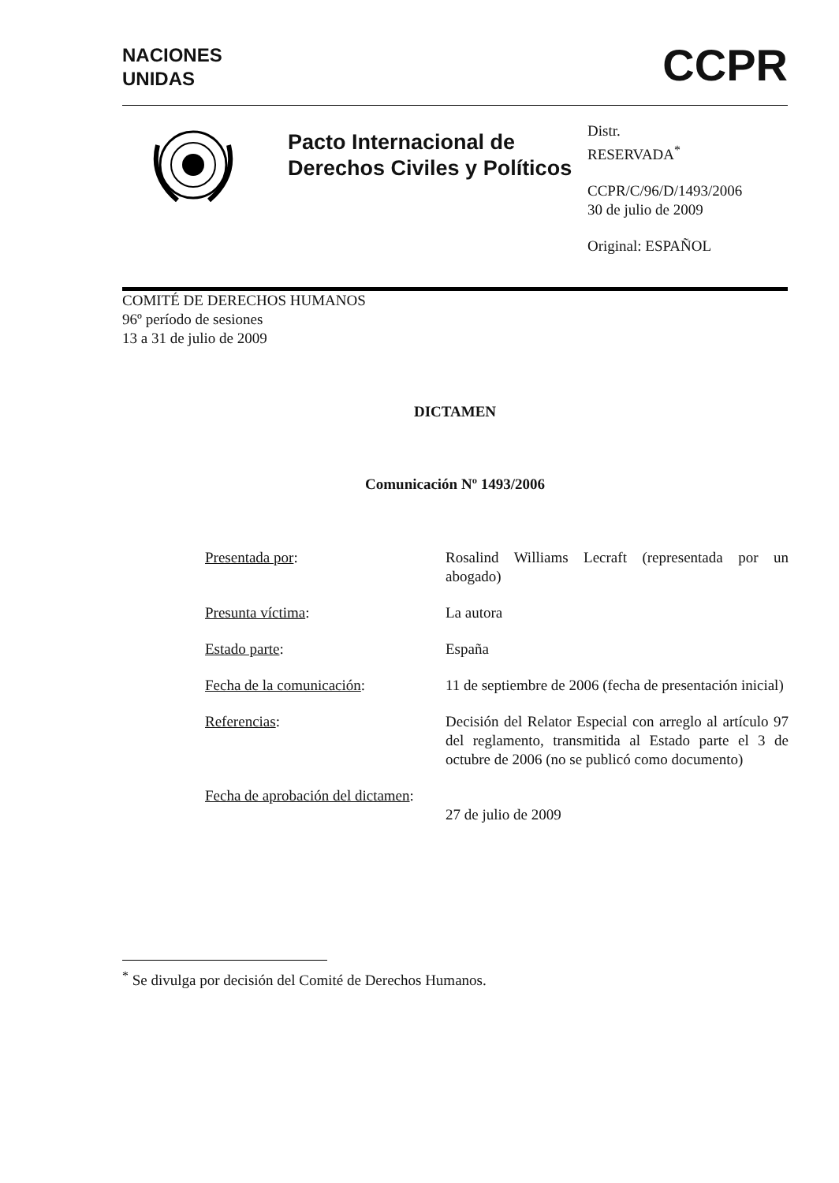NACIONES
UNIDAS
CCPR
Pacto Internacional de Derechos Civiles y Políticos
Distr.
RESERVADA<sup>*</sup>
CCPR/C/96/D/1493/2006
30 de julio de 2009
Original: ESPAÑOL
COMITÉ DE DERECHOS HUMANOS
96º período de sesiones
13 a 31 de julio de 2009
DICTAMEN
Comunicación Nº 1493/2006
| Presentada por : | Rosalind Williams Lecraft (representada por un abogado) |
| Presunta víctima : | La autora |
| Estado parte : | España |
| Fecha de la comunicación : | 11 de septiembre de 2006 (fecha de presentación inicial) |
| Referencias : | Decisión del Relator Especial con arreglo al artículo 97 del reglamento, transmitida al Estado parte el 3 de octubre de 2006 (no se publicó como documento) |
| Fecha de aprobación del dictamen : | 27 de julio de 2009 |
<sup>*</sup> Se divulga por decisión del Comité de Derechos Humanos.